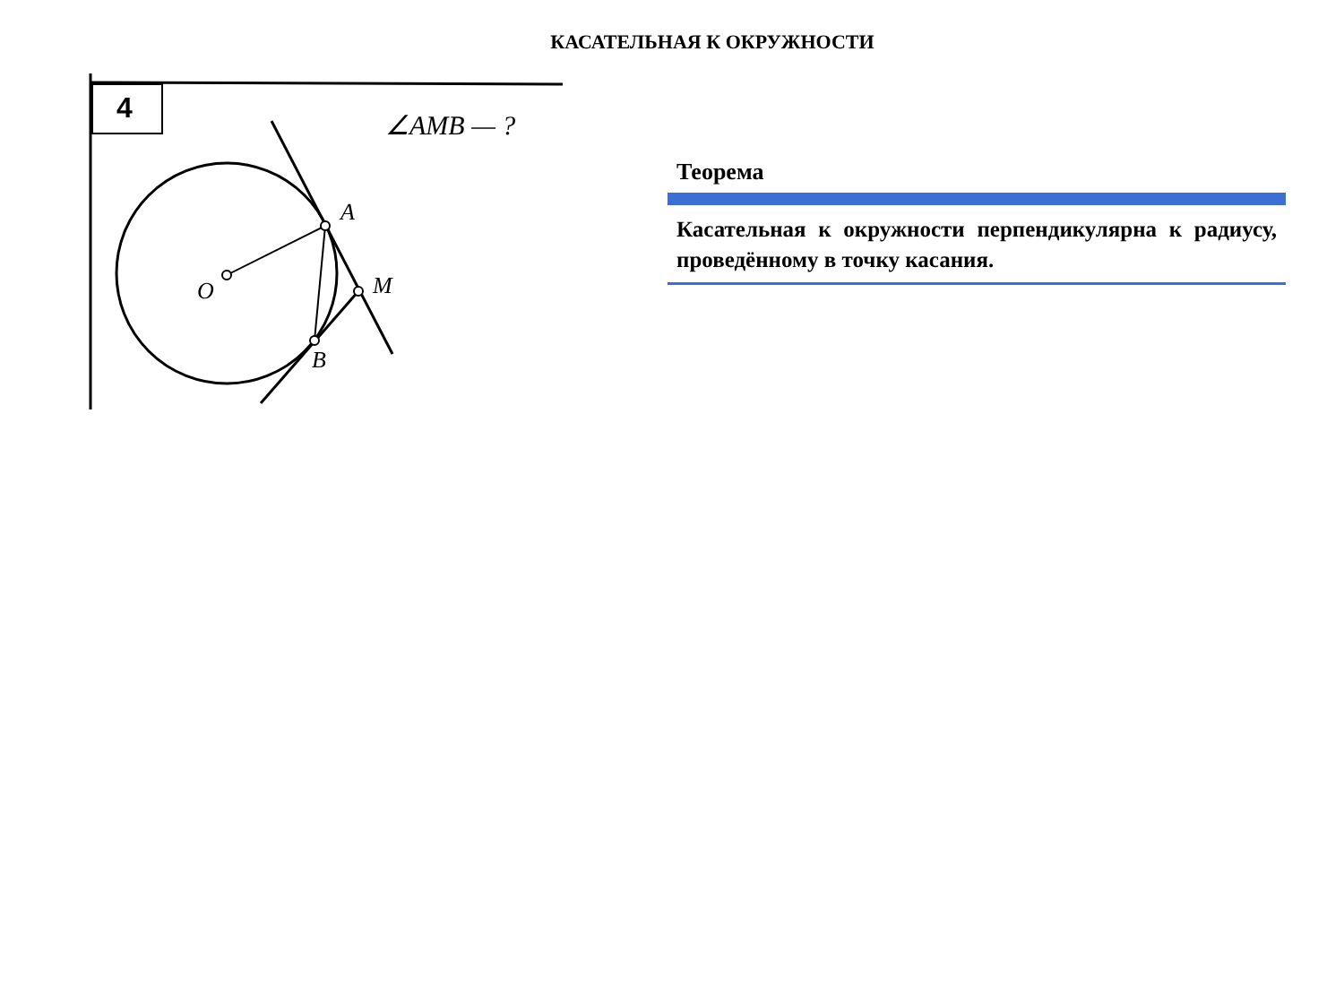КАСАТЕЛЬНАЯ К ОКРУЖНОСТИ
4 ∠AMB — ?
A
M
O
B
Теорема
Касательная к окружности перпендикулярна к радиусу, проведённому в точку касания.